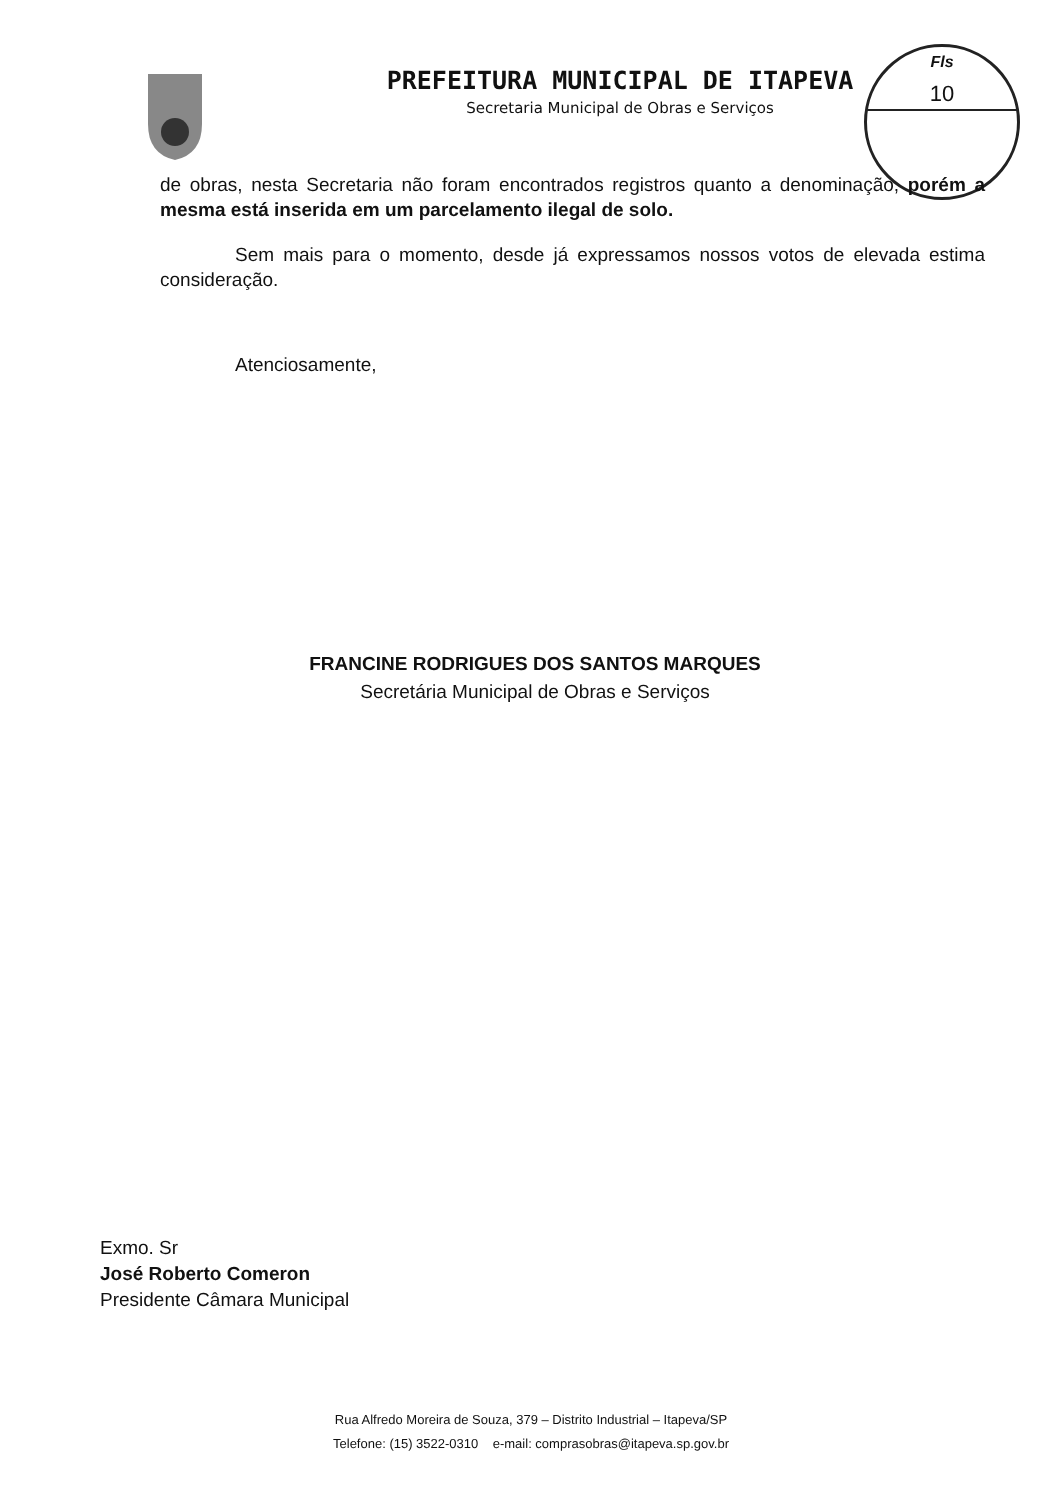PREFEITURA MUNICIPAL DE ITAPEVA
Secretaria Municipal de Obras e Serviços
Fls
10
de obras, nesta Secretaria não foram encontrados registros quanto a denominação, porém a mesma está inserida em um parcelamento ilegal de solo.
Sem mais para o momento, desde já expressamos nossos votos de elevada estima consideração.
Atenciosamente,
FRANCINE RODRIGUES DOS SANTOS MARQUES
Secretária Municipal de Obras e Serviços
Exmo. Sr
José Roberto Comeron
Presidente Câmara Municipal
Rua Alfredo Moreira de Souza, 379 – Distrito Industrial – Itapeva/SP
Telefone: (15) 3522-0310 e-mail: comprasobras@itapeva.sp.gov.br